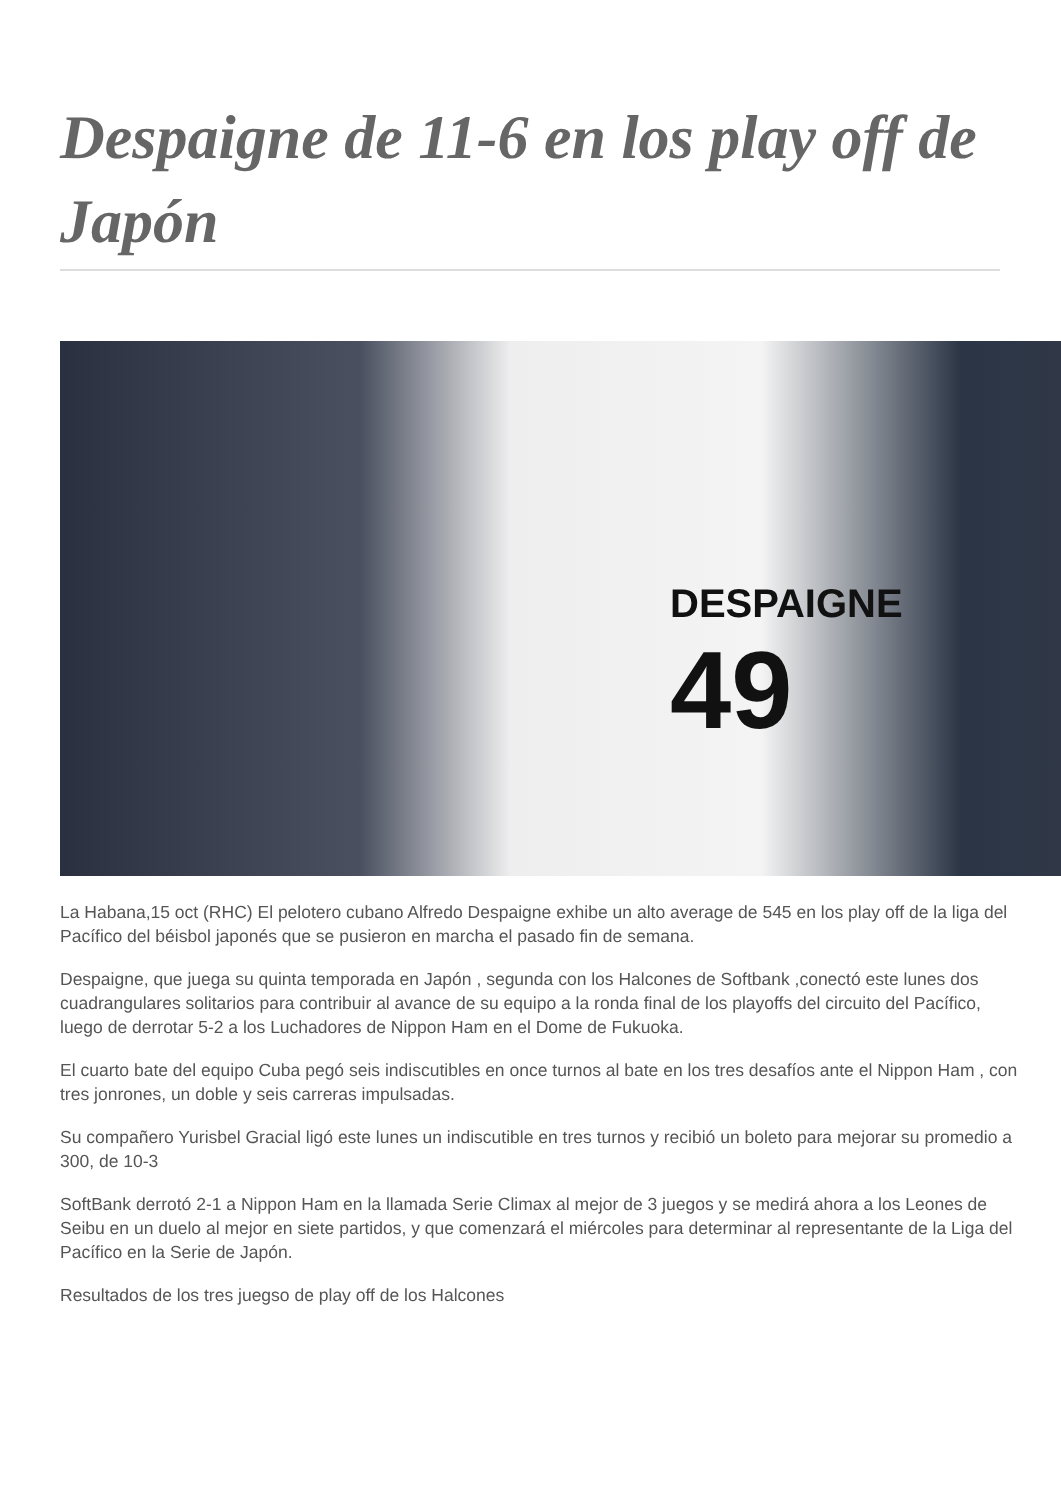Despaigne de 11-6 en los play off de Japón
DESPAIGNE
49
La Habana,15 oct (RHC) El pelotero cubano Alfredo Despaigne exhibe un alto average de 545 en los play off de la liga del Pacífico del béisbol japonés que se pusieron en marcha el pasado fin de semana.
Despaigne, que juega su quinta temporada en Japón , segunda con los Halcones de Softbank ,conectó este lunes dos cuadrangulares solitarios para contribuir al avance de su equipo a la ronda final de los playoffs del circuito del Pacífico, luego de derrotar 5-2 a los Luchadores de Nippon Ham en el Dome de Fukuoka.
El cuarto bate del equipo Cuba pegó seis indiscutibles en once turnos al bate en los tres desafíos ante el Nippon Ham , con tres jonrones, un doble y seis carreras impulsadas.
Su compañero Yurisbel Gracial ligó este lunes un indiscutible en tres turnos y recibió un boleto para mejorar su promedio a 300, de 10-3
SoftBank derrotó 2-1 a Nippon Ham en la llamada Serie Climax al mejor de 3 juegos y se medirá ahora a los Leones de Seibu en un duelo al mejor en siete partidos, y que comenzará el miércoles para determinar al representante de la Liga del Pacífico en la Serie de Japón.
Resultados de los tres juegso de play off de los Halcones